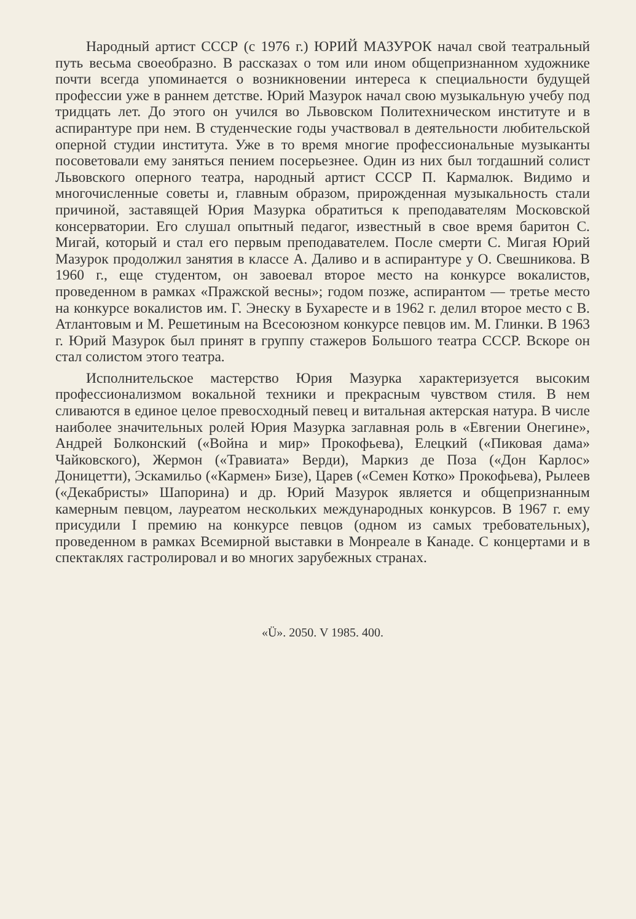Народный артист СССР (с 1976 г.) ЮРИЙ МАЗУРОК начал свой театральный путь весьма своеобразно. В рассказах о том или ином общепризнанном художнике почти всегда упоминается о возникновении интереса к специальности будущей профессии уже в раннем детстве. Юрий Мазурок начал свою музыкальную учебу под тридцать лет. До этого он учился во Львовском Политехническом институте и в аспирантуре при нем. В студенческие годы участвовал в деятельности любительской оперной студии института. Уже в то время многие профессиональные музыканты посоветовали ему заняться пением посерьезнее. Один из них был тогдашний солист Львовского оперного театра, народный артист СССР П. Кармалюк. Видимо и многочисленные советы и, главным образом, прирожденная музыкальность стали причиной, заставящей Юрия Мазурка обратиться к преподавателям Московской консерватории. Его слушал опытный педагог, известный в свое время баритон С. Мигай, который и стал его первым преподавателем. После смерти С. Мигая Юрий Мазурок продолжил занятия в классе А. Даливо и в аспирантуре у О. Свешникова. В 1960 г., еще студентом, он завоевал второе место на конкурсе вокалистов, проведенном в рамках «Пражской весны»; годом позже, аспирантом — третье место на конкурсе вокалистов им. Г. Энеску в Бухаресте и в 1962 г. делил второе место с В. Атлантовым и М. Решетиным на Всесоюзном конкурсе певцов им. М. Глинки. В 1963 г. Юрий Мазурок был принят в группу стажеров Большого театра СССР. Вскоре он стал солистом этого театра.
Исполнительское мастерство Юрия Мазурка характеризуется высоким профессионализмом вокальной техники и прекрасным чувством стиля. В нем сливаются в единое целое превосходный певец и витальная актерская натура. В числе наиболее значительных ролей Юрия Мазурка заглавная роль в «Евгении Онегине», Андрей Болконский («Война и мир» Прокофьева), Елецкий («Пиковая дама» Чайковского), Жермон («Травиата» Верди), Маркиз де Поза («Дон Карлос» Доницетти), Эскамильо («Кармен» Бизе), Царев («Семен Котко» Прокофьева), Рылеев («Декабристы» Шапорина) и др. Юрий Мазурок является и общепризнанным камерным певцом, лауреатом нескольких международных конкурсов. В 1967 г. ему присудили I премию на конкурсе певцов (одном из самых требовательных), проведенном в рамках Всемирной выставки в Монреале в Канаде. С концертами и в спектаклях гастролировал и во многих зарубежных странах.
«Ü». 2050. V 1985. 400.